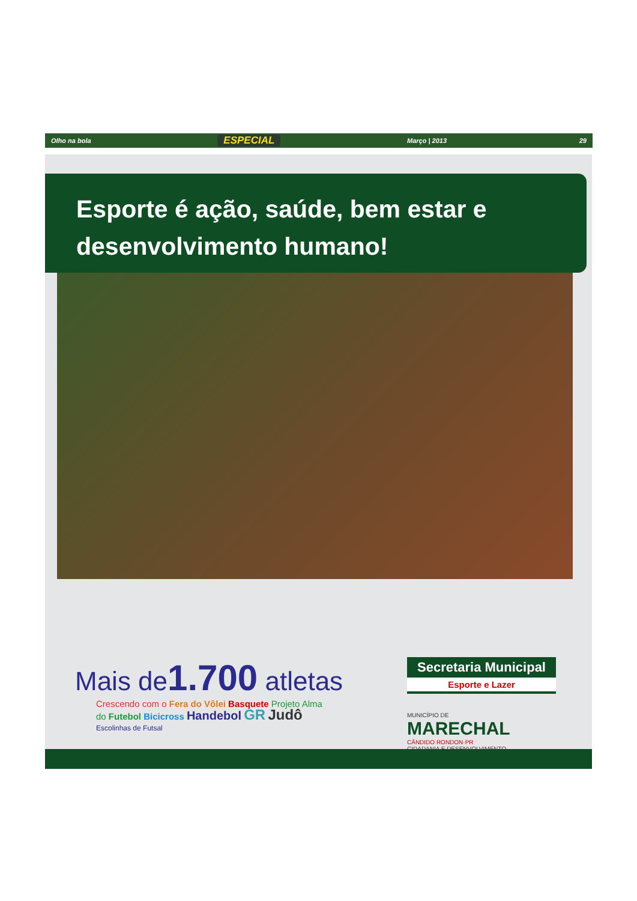Olho na bola ESPECIAL Março | 2013 29
Esporte é ação, saúde, bem estar e desenvolvimento humano!
Mais de1.700 atletas
Crescendo com o Fera do Vôlei Basquete Projeto Alma do Futebol Bicicross Handebol GR Judô Escolinhas de Futsal
Secretaria Municipal
Esporte e Lazer
MUNICÍPIO DE
MARECHAL
CÂNDIDO RONDON·PR
CIDADANIA E DESENVOLVIMENTO